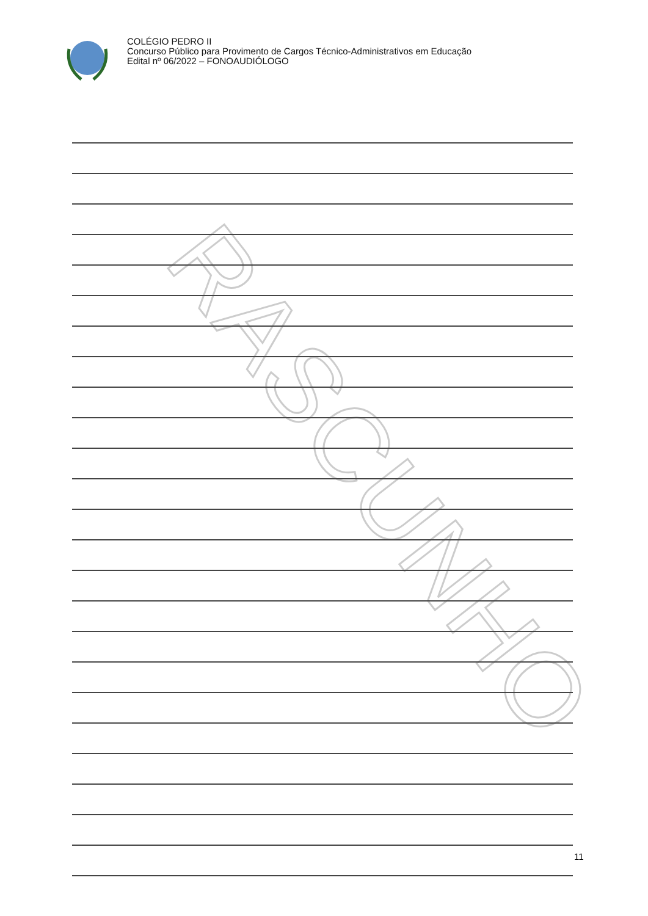COLÉGIO PEDRO II
Concurso Público para Provimento de Cargos Técnico-Administrativos em Educação
Edital nº 06/2022 – FONOAUDIÓLOGO
RASCUNHO
11